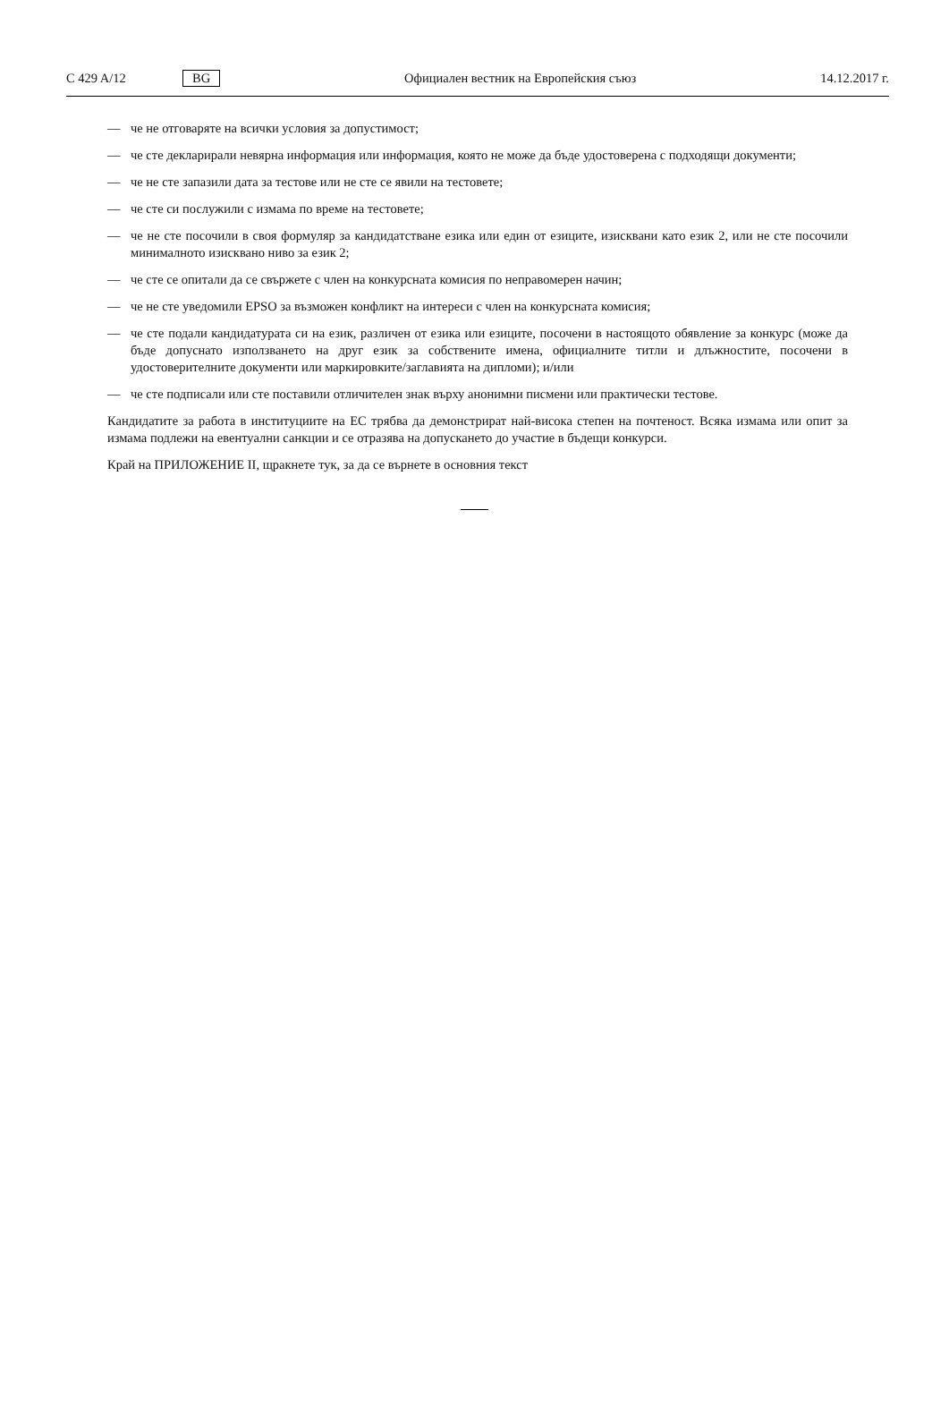C 429 A/12 BG Официален вестник на Европейския съюз 14.12.2017 г.
— че не отговаряте на всички условия за допустимост;
— че сте декларирали невярна информация или информация, която не може да бъде удостоверена с подходящи документи;
— че не сте запазили дата за тестове или не сте се явили на тестовете;
— че сте си послужили с измама по време на тестовете;
— че не сте посочили в своя формуляр за кандидатстване езика или един от езиците, изисквани като език 2, или не сте посочили минималното изисквано ниво за език 2;
— че сте се опитали да се свържете с член на конкурсната комисия по неправомерен начин;
— че не сте уведомили EPSO за възможен конфликт на интереси с член на конкурсната комисия;
— че сте подали кандидатурата си на език, различен от езика или езиците, посочени в настоящото обявление за конкурс (може да бъде допуснато използването на друг език за собствените имена, официалните титли и длъжностите, посочени в удостоверителните документи или маркировките/заглавията на дипломи); и/или
— че сте подписали или сте поставили отличителен знак върху анонимни писмени или практически тестове.
Кандидатите за работа в институциите на ЕС трябва да демонстрират най-висока степен на почтеност. Всяка измама или опит за измама подлежи на евентуални санкции и се отразява на допускането до участие в бъдещи конкурси.
Край на ПРИЛОЖЕНИЕ II, щракнете тук, за да се върнете в основния текст